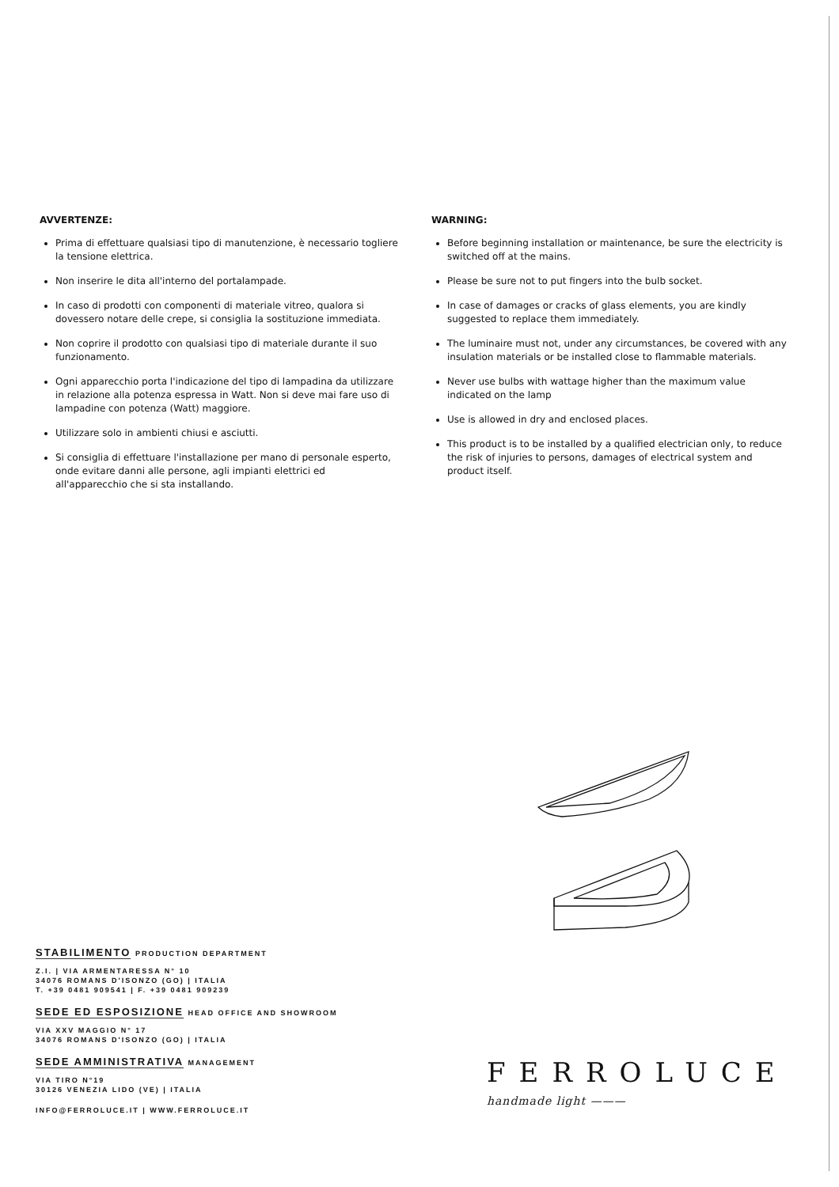AVVERTENZE:
Prima di effettuare qualsiasi tipo di manutenzione, è necessario togliere la tensione elettrica.
Non inserire le dita all'interno del portalampade.
In caso di prodotti con componenti di materiale vitreo, qualora si dovessero notare delle crepe, si consiglia la sostituzione immediata.
Non coprire il prodotto con qualsiasi tipo di materiale durante il suo funzionamento.
Ogni apparecchio porta l'indicazione del tipo di lampadina da utilizzare in relazione alla potenza espressa in Watt. Non si deve mai fare uso di lampadine con potenza (Watt) maggiore.
Utilizzare solo in ambienti chiusi e asciutti.
Si consiglia di effettuare l'installazione per mano di personale esperto, onde evitare danni alle persone, agli impianti elettrici ed all'apparecchio che si sta installando.
WARNING:
Before beginning installation or maintenance, be sure the electricity is switched off at the mains.
Please be sure not to put fingers into the bulb socket.
In case of damages or cracks of glass elements, you are kindly suggested to replace them immediately.
The luminaire must not, under any circumstances, be covered with any insulation materials or be installed close to flammable materials.
Never use bulbs with wattage higher than the maximum value indicated on the lamp
Use is allowed in dry and enclosed places.
This product is to be installed by a qualified electrician only, to reduce the risk of injuries to persons, damages of electrical system and product itself.
STABILIMENTO PRODUCTION DEPARTMENT
Z.I. | VIA ARMENTARESSA N° 10
34076 ROMANS D'ISONZO (GO) | ITALIA
T. +39 0481 909541 | F. +39 0481 909239
SEDE ED ESPOSIZIONE HEAD OFFICE AND SHOWROOM
VIA XXV MAGGIO N° 17
34076 ROMANS D'ISONZO (GO) | ITALIA
SEDE AMMINISTRATIVA MANAGEMENT
VIA TIRO N°19
30126 VENEZIA LIDO (VE) | ITALIA
INFO@FERROLUCE.IT | WWW.FERROLUCE.IT
FERROLUCE
handmade light ———